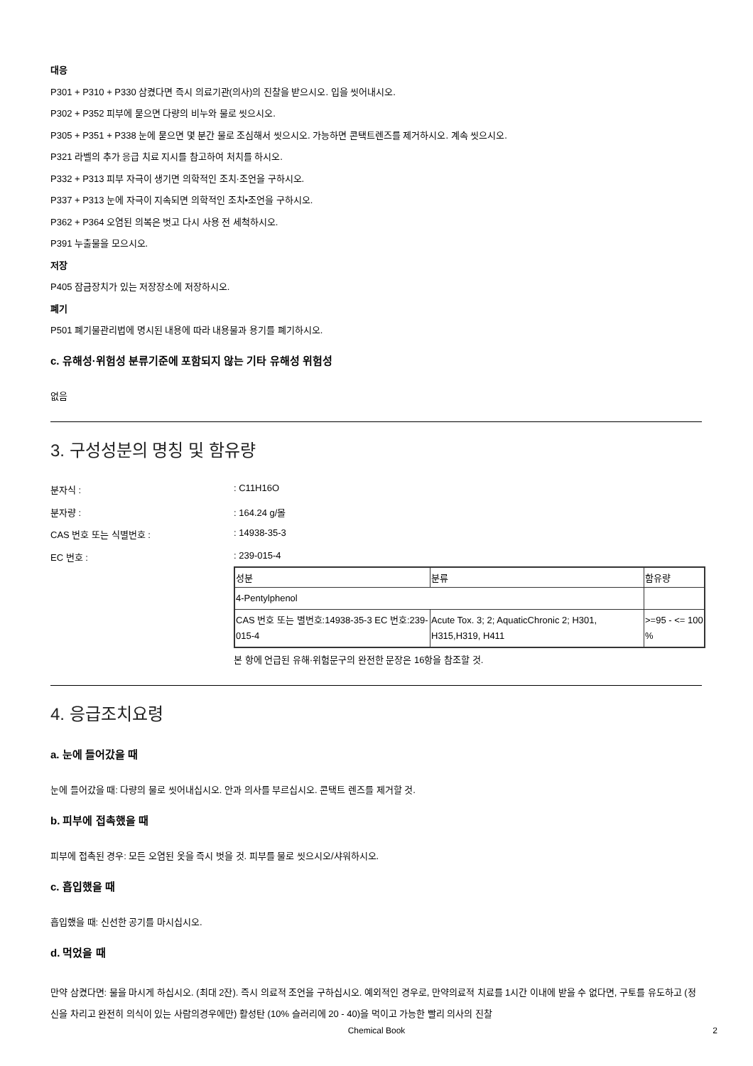대응
P301 + P310 + P330 삼켰다면 즉시 의료기관(의사)의 진찰을 받으시오. 입을 씻어내시오.
P302 + P352 피부에 묻으면 다량의 비누와 물로 씻으시오.
P305 + P351 + P338 눈에 묻으면 몇 분간 물로 조심해서 씻으시오. 가능하면 콘택트렌즈를 제거하시오. 계속 씻으시오.
P321 라벨의 추가 응급 치료 지시를 참고하여 처치를 하시오.
P332 + P313 피부 자극이 생기면 의학적인 조치·조언을 구하시오.
P337 + P313 눈에 자극이 지속되면 의학적인 조치•조언을 구하시오.
P362 + P364 오염된 의복은 벗고 다시 사용 전 세척하시오.
P391 누출물을 모으시오.
저장
P405 잠금장치가 있는 저장장소에 저장하시오.
폐기
P501 폐기물관리법에 명시된 내용에 따라 내용물과 용기를 폐기하시오.
c. 유해성·위험성 분류기준에 포함되지 않는 기타 유해성 위험성
없음
3. 구성성분의 명칭 및 함유량
분자식 :: C11H16O
분자량 :: 164.24 g/몰
CAS 번호 또는 식별번호 :: 14938-35-3
EC 번호 :: 239-015-4
| 성분 | 분류 | 함유량 |
| --- | --- | --- |
| 4-Pentylphenol | | |
| CAS 번호 또는 별번호:14938-35-3 EC 번호:239-015-4 | Acute Tox. 3; 2; AquaticChronic 2; H301, H315,H319, H411 | >=95 - <= 100 % |
본 항에 언급된 유해·위험문구의 완전한 문장은 16항을 참조할 것.
4. 응급조치요령
a. 눈에 들어갔을 때
눈에 들어갔을 때: 다량의 물로 씻어내십시오. 안과 의사를 부르십시오. 콘택트 렌즈를 제거할 것.
b. 피부에 접촉했을 때
피부에 접촉된 경우: 모든 오염된 옷을 즉시 벗을 것. 피부를 물로 씻으시오/샤워하시오.
c. 흡입했을 때
흡입했을 때: 신선한 공기를 마시십시오.
d. 먹었을 때
만약 삼켰다면: 물을 마시게 하십시오. (최대 2잔). 즉시 의료적 조언을 구하십시오. 예외적인 경우로, 만약의료적 치료를 1시간 이내에 받을 수 없다면, 구토를 유도하고 (정신을 차리고 완전히 의식이 있는 사람의경우에만) 활성탄 (10% 슬러리에 20 - 40)을 먹이고 가능한 빨리 의사의 진찰
Chemical Book 2